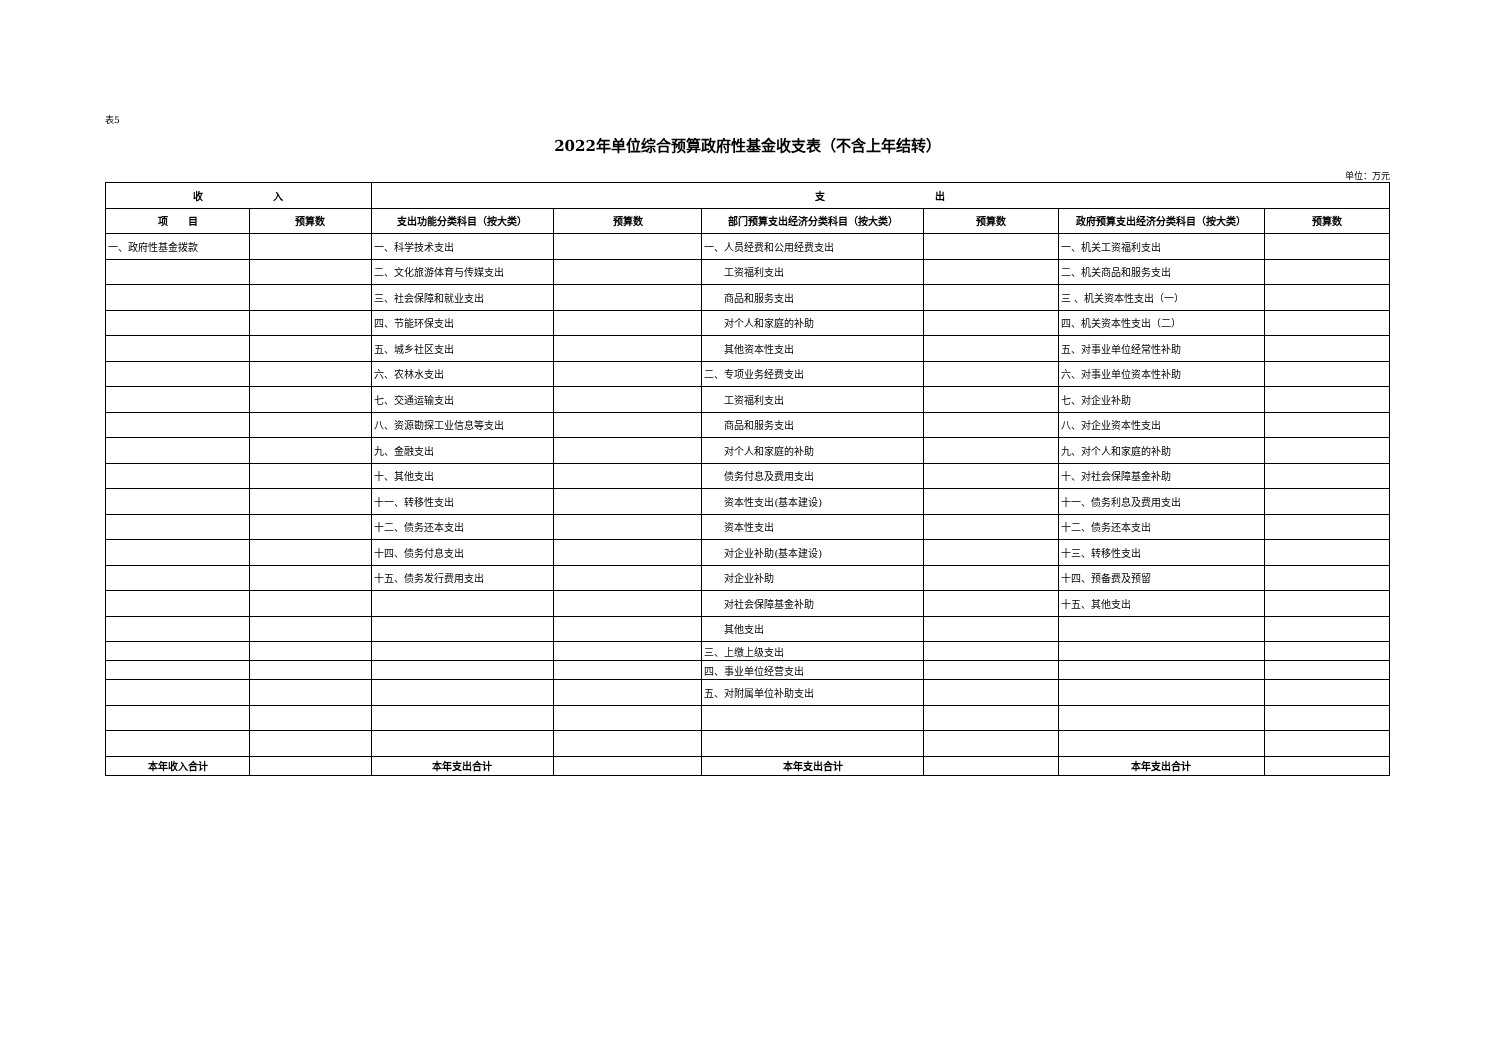表5
2022年单位综合预算政府性基金收支表（不含上年结转）
单位：万元
| 收 入 | | 支 出 | | | | | |
| --- | --- | --- | --- | --- | --- | --- | --- |
| 项 目 | 预算数 | 支出功能分类科目（按大类） | 预算数 | 部门预算支出经济分类科目（按大类） | 预算数 | 政府预算支出经济分类科目（按大类） | 预算数 |
| 一、政府性基金拨款 | | 一、科学技术支出 | | 一、人员经费和公用经费支出 | | 一、机关工资福利支出 | |
| | | 二、文化旅游体育与传媒支出 | | 工资福利支出 | | 二、机关商品和服务支出 | |
| | | 三、社会保障和就业支出 | | 商品和服务支出 | | 三 、机关资本性支出（一） | |
| | | 四、节能环保支出 | | 对个人和家庭的补助 | | 四、机关资本性支出（二） | |
| | | 五、城乡社区支出 | | 其他资本性支出 | | 五、对事业单位经常性补助 | |
| | | 六、农林水支出 | | 二、专项业务经费支出 | | 六、对事业单位资本性补助 | |
| | | 七、交通运输支出 | | 工资福利支出 | | 七、对企业补助 | |
| | | 八、资源勘探工业信息等支出 | | 商品和服务支出 | | 八、对企业资本性支出 | |
| | | 九、金融支出 | | 对个人和家庭的补助 | | 九、对个人和家庭的补助 | |
| | | 十、其他支出 | | 债务付息及费用支出 | | 十、对社会保障基金补助 | |
| | | 十一、转移性支出 | | 资本性支出(基本建设) | | 十一、债务利息及费用支出 | |
| | | 十二、债务还本支出 | | 资本性支出 | | 十二、债务还本支出 | |
| | | 十四、债务付息支出 | | 对企业补助(基本建设) | | 十三、转移性支出 | |
| | | 十五、债务发行费用支出 | | 对企业补助 | | 十四、预备费及预留 | |
| | | | | 对社会保障基金补助 | | 十五、其他支出 | |
| | | | | 其他支出 | | | |
| | | | | 三、上缴上级支出 | | | |
| | | | | 四、事业单位经营支出 | | | |
| | | | | 五、对附属单位补助支出 | | | |
| 本年收入合计 | | 本年支出合计 | | 本年支出合计 | | 本年支出合计 | |